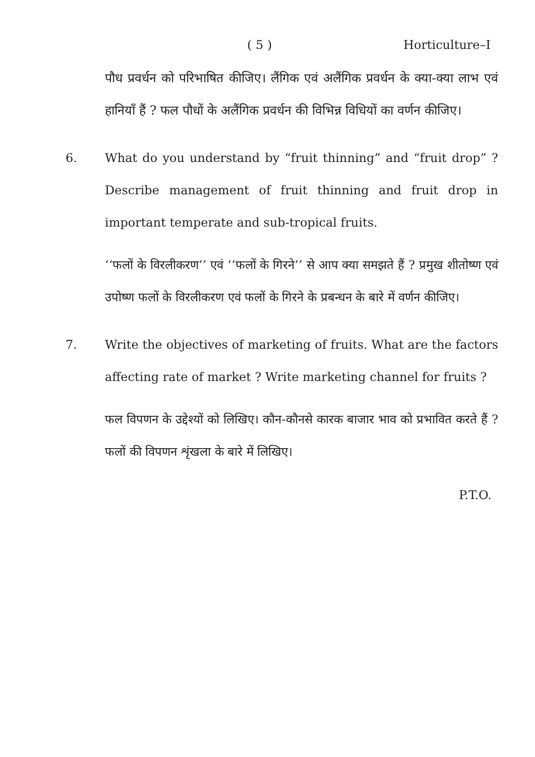( 5 ) Horticulture–I
पौध प्रवर्धन को परिभाषित कीजिए। लैंगिक एवं अलैंगिक प्रवर्धन के क्या-क्या लाभ एवं हानियाँ हैं ? फल पौधों के अलैंगिक प्रवर्धन की विभिन्न विधियों का वर्णन कीजिए।
6. What do you understand by “fruit thinning” and “fruit drop” ? Describe management of fruit thinning and fruit drop in important temperate and sub-tropical fruits.
‘‘फलों के विरलीकरण’’ एवं ‘‘फलों के गिरने’’ से आप क्या समझते हैं ? प्रमुख शीतोष्ण एवं उपोष्ण फलों के विरलीकरण एवं फलों के गिरने के प्रबन्धन के बारे में वर्णन कीजिए।
7. Write the objectives of marketing of fruits. What are the factors affecting rate of market ? Write marketing channel for fruits ?
फल विपणन के उद्देश्यों को लिखिए। कौन-कौनसे कारक बाजार भाव को प्रभावित करते हैं ? फलों की विपणन शृंखला के बारे में लिखिए।
P.T.O.